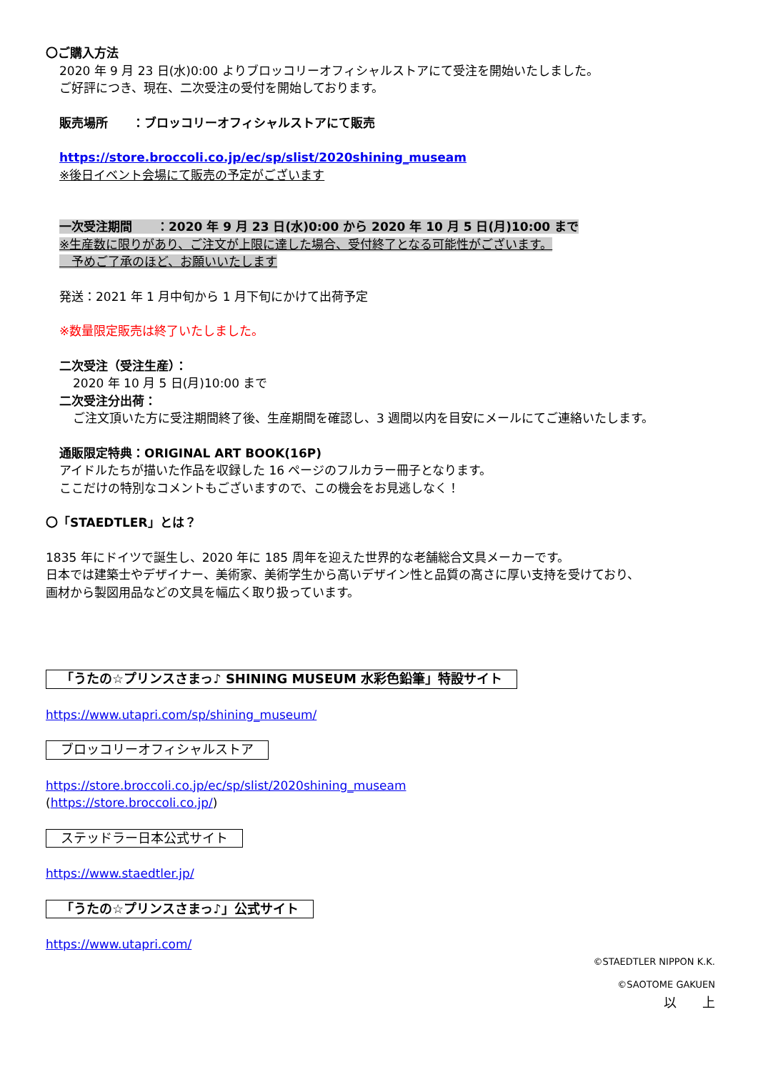〇ご購入方法
2020 年 9 月 23 日(水)0:00 よりブロッコリーオフィシャルストアにて受注を開始いたしました。
ご好評につき、現在、二次受注の受付を開始しております。
販売場所　　：ブロッコリーオフィシャルストアにて販売
https://store.broccoli.co.jp/ec/sp/slist/2020shining_museam
※後日イベント会場にて販売の予定がございます
一次受注期間　　：2020 年 9 月 23 日(水)0:00 から 2020 年 10 月 5 日(月)10:00 まで
※生産数に限りがあり、ご注文が上限に達した場合、受付終了となる可能性がございます。
　予めご了承のほど、お願いいたします
発送：2021 年 1 月中旬から 1 月下旬にかけて出荷予定
※数量限定販売は終了いたしました。
二次受注（受注生産）：
2020 年 10 月 5 日(月)10:00 まで
二次受注分出荷：
ご注文頂いた方に受注期間終了後、生産期間を確認し、3 週間以内を目安にメールにてご連絡いたします。
通販限定特典：ORIGINAL ART BOOK(16P)
アイドルたちが描いた作品を収録した 16 ページのフルカラー冊子となります。
ここだけの特別なコメントもございますので、この機会をお見逃しなく！
〇「STAEDTLER」とは？
1835 年にドイツで誕生し、2020 年に 185 周年を迎えた世界的な老舗総合文具メーカーです。
日本では建築士やデザイナー、美術家、美術学生から高いデザイン性と品質の高さに厚い支持を受けており、
画材から製図用品などの文具を幅広く取り扱っています。
「うたの☆プリンスさまっ♪ SHINING MUSEUM 水彩色鉛筆」特設サイト
https://www.utapri.com/sp/shining_museum/
ブロッコリーオフィシャルストア
https://store.broccoli.co.jp/ec/sp/slist/2020shining_museam
(https://store.broccoli.co.jp/)
ステッドラー日本公式サイト
https://www.staedtler.jp/
「うたの☆プリンスさまっ♪」公式サイト
https://www.utapri.com/
©STAEDTLER NIPPON K.K.
©SAOTOME GAKUEN
以　　上